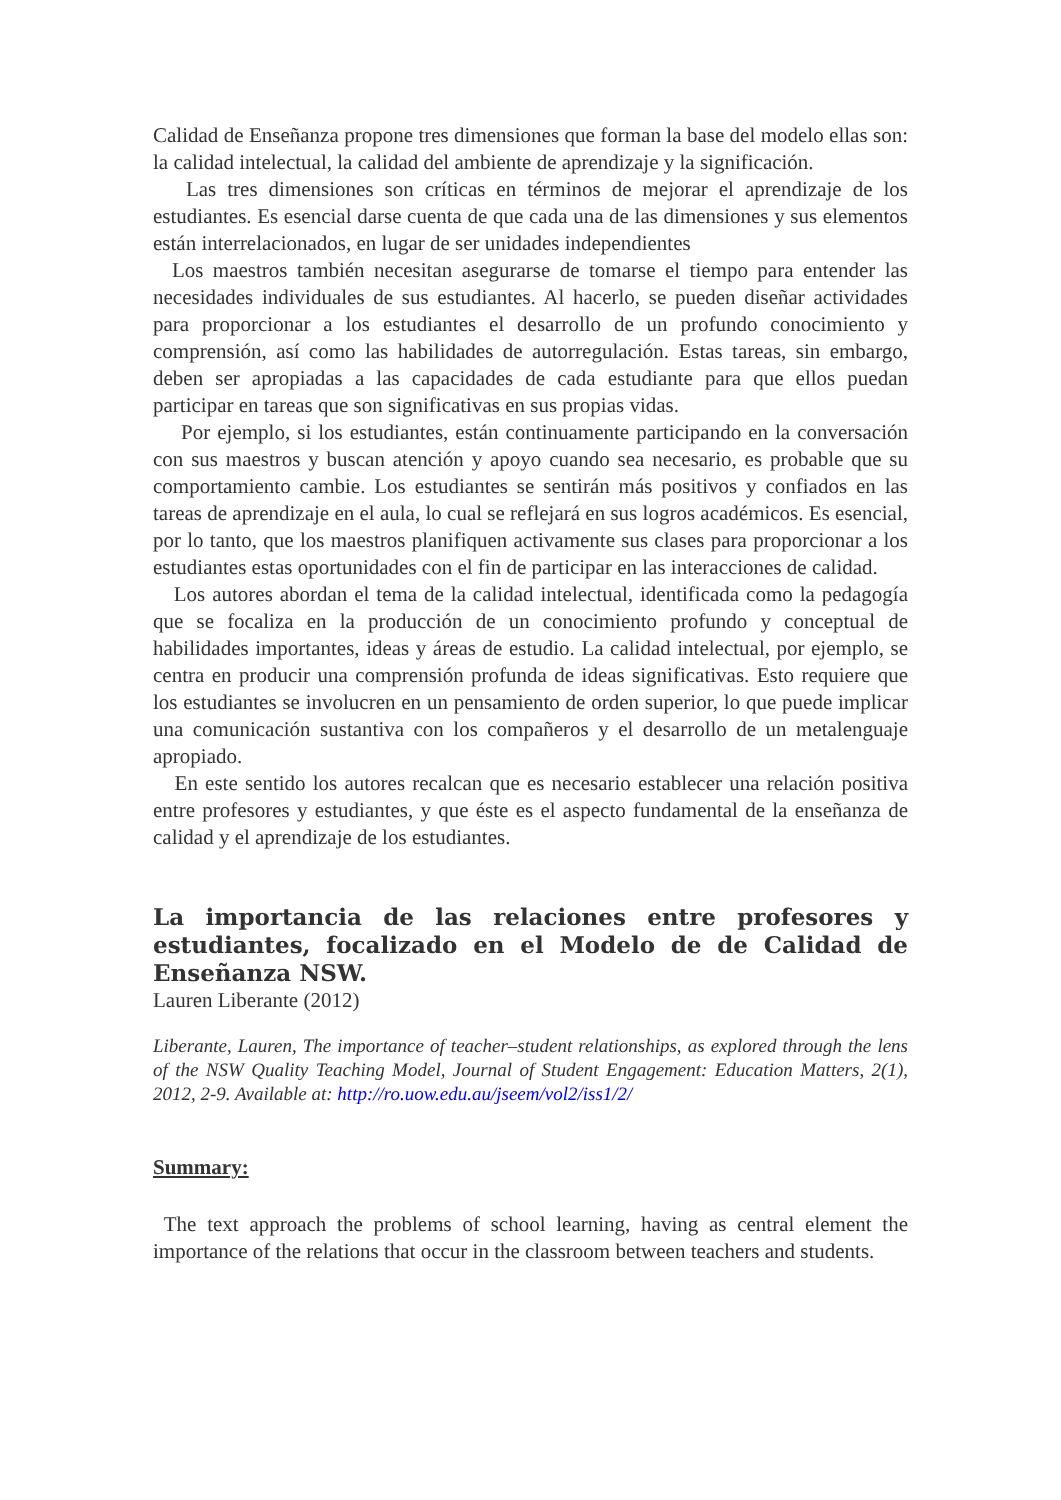Calidad de Enseñanza propone tres dimensiones que forman la base del modelo ellas son: la calidad intelectual, la calidad del ambiente de aprendizaje y la significación.
Las tres dimensiones son críticas en términos de mejorar el aprendizaje de los estudiantes. Es esencial darse cuenta de que cada una de las dimensiones y sus elementos están interrelacionados, en lugar de ser unidades independientes
Los maestros también necesitan asegurarse de tomarse el tiempo para entender las necesidades individuales de sus estudiantes. Al hacerlo, se pueden diseñar actividades para proporcionar a los estudiantes el desarrollo de un profundo conocimiento y comprensión, así como las habilidades de autorregulación. Estas tareas, sin embargo, deben ser apropiadas a las capacidades de cada estudiante para que ellos puedan participar en tareas que son significativas en sus propias vidas.
Por ejemplo, si los estudiantes, están continuamente participando en la conversación con sus maestros y buscan atención y apoyo cuando sea necesario, es probable que su comportamiento cambie. Los estudiantes se sentirán más positivos y confiados en las tareas de aprendizaje en el aula, lo cual se reflejará en sus logros académicos. Es esencial, por lo tanto, que los maestros planifiquen activamente sus clases para proporcionar a los estudiantes estas oportunidades con el fin de participar en las interacciones de calidad.
Los autores abordan el tema de la calidad intelectual, identificada como la pedagogía que se focaliza en la producción de un conocimiento profundo y conceptual de habilidades importantes, ideas y áreas de estudio. La calidad intelectual, por ejemplo, se centra en producir una comprensión profunda de ideas significativas. Esto requiere que los estudiantes se involucren en un pensamiento de orden superior, lo que puede implicar una comunicación sustantiva con los compañeros y el desarrollo de un metalenguaje apropiado.
En este sentido los autores recalcan que es necesario establecer una relación positiva entre profesores y estudiantes, y que éste es el aspecto fundamental de la enseñanza de calidad y el aprendizaje de los estudiantes.
La importancia de las relaciones entre profesores y estudiantes, focalizado en el Modelo de de Calidad de Enseñanza NSW.
Lauren Liberante (2012)
Liberante, Lauren, The importance of teacher–student relationships, as explored through the lens of the NSW Quality Teaching Model, Journal of Student Engagement: Education Matters, 2(1), 2012, 2-9. Available at: http://ro.uow.edu.au/jseem/vol2/iss1/2/
Summary:
The text approach the problems of school learning, having as central element the importance of the relations that occur in the classroom between teachers and students.